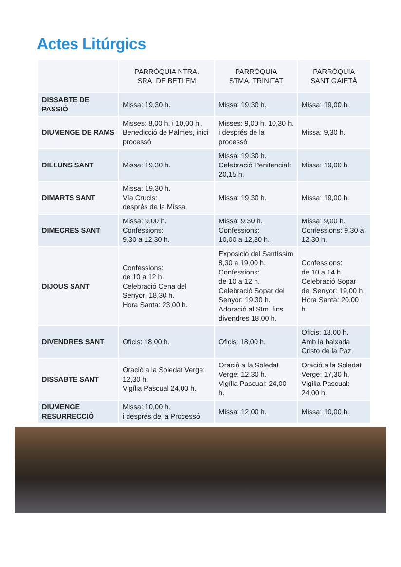Actes Litúrgics
| | PARRÒQUIA NTRA. SRA. DE BETLEM | PARRÒQUIA STMA. TRINITAT | PARRÒQUIA SANT GAIETÀ |
| --- | --- | --- | --- |
| DISSABTE DE PASSIÓ | Missa: 19,30 h. | Missa: 19,30 h. | Missa: 19,00 h. |
| DIUMENGE DE RAMS | Misses: 8,00 h. i 10,00 h., Benedicció de Palmes, inici processó | Misses: 9,00 h. 10,30 h. i després de la processó | Missa: 9,30 h. |
| DILLUNS SANT | Missa: 19,30 h. | Missa: 19,30 h. Celebració Penitencial: 20,15 h. | Missa: 19,00 h. |
| DIMARTS SANT | Missa: 19,30 h. Vía Crucis: després de la Missa | Missa: 19,30 h. | Missa: 19,00 h. |
| DIMECRES SANT | Missa: 9,00 h. Confessions: 9,30 a 12,30 h. | Missa: 9,30 h. Confessions: 10,00 a 12,30 h. | Missa: 9,00 h. Confessions: 9,30 a 12,30 h. |
| DIJOUS SANT | Confessions: de 10 a 12 h. Celebració Cena del Senyor: 18,30 h. Hora Santa: 23,00 h. | Exposició del Santíssim 8,30 a 19,00 h. Confessions: de 10 a 12 h. Celebració Sopar del Senyor: 19,30 h. Adoració al Stm. fins divendres 18,00 h. | Confessions: de 10 a 14 h. Celebració Sopar del Senyor: 19,00 h. Hora Santa: 20,00 h. |
| DIVENDRES SANT | Oficis: 18,00 h. | Oficis: 18,00 h. | Oficis: 18,00 h. Amb la baixada Cristo de la Paz |
| DISSABTE SANT | Oració a la Soledat Verge: 12,30 h. Vigília Pascual 24,00 h. | Oració a la Soledat Verge: 12,30 h. Vigília Pascual: 24,00 h. | Oració a la Soledat Verge: 17,30 h. Vigília Pascual: 24,00 h. |
| DIUMENGE RESURRECCIÓ | Missa: 10,00 h. i després de la Processó | Missa: 12,00 h. | Missa: 10,00 h. |